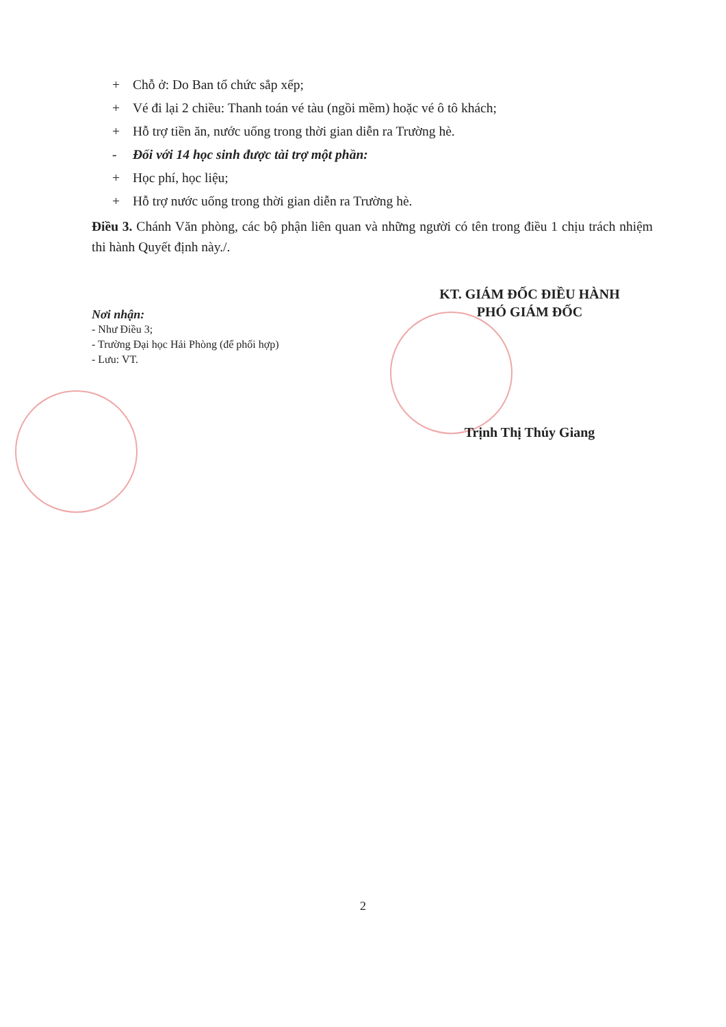+ Chỗ ở: Do Ban tổ chức sắp xếp;
+ Vé đi lại 2 chiều: Thanh toán vé tàu (ngồi mềm) hoặc vé ô tô khách;
+ Hỗ trợ tiền ăn, nước uống trong thời gian diễn ra Trường hè.
- Đối với 14 học sinh được tài trợ một phần:
+ Học phí, học liệu;
+ Hỗ trợ nước uống trong thời gian diễn ra Trường hè.
Điều 3. Chánh Văn phòng, các bộ phận liên quan và những người có tên trong điều 1 chịu trách nhiệm thi hành Quyết định này./.
Nơi nhận:
- Như Điều 3;
- Trường Đại học Hải Phòng (để phối hợp)
- Lưu: VT.
KT. GIÁM ĐỐC ĐIỀU HÀNH
PHÓ GIÁM ĐỐC
Trịnh Thị Thúy Giang
2